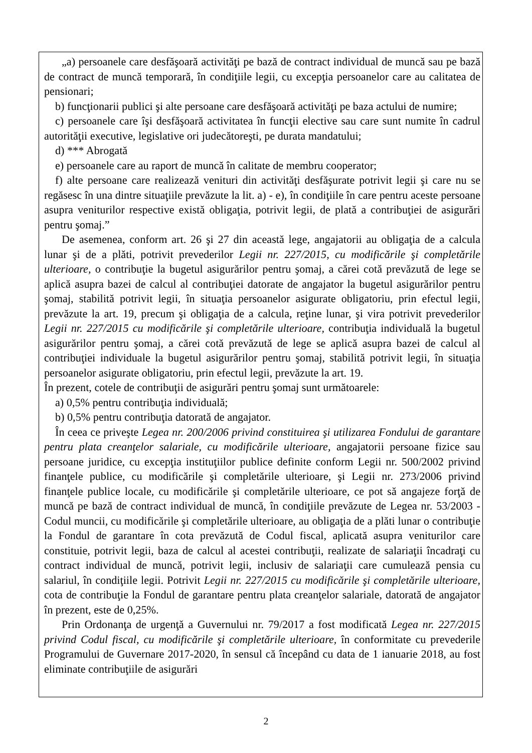„a) persoanele care desfăşoară activităţi pe bază de contract individual de muncă sau pe bază de contract de muncă temporară, în condiţiile legii, cu excepţia persoanelor care au calitatea de pensionari;
b) funcţionarii publici şi alte persoane care desfăşoară activităţi pe baza actului de numire;
c) persoanele care îşi desfăşoară activitatea în funcţii elective sau care sunt numite în cadrul autorităţii executive, legislative ori judecătoreşti, pe durata mandatului;
d) *** Abrogată
e) persoanele care au raport de muncă în calitate de membru cooperator;
f) alte persoane care realizează venituri din activităţi desfăşurate potrivit legii şi care nu se regăsesc în una dintre situaţiile prevăzute la lit. a) - e), în condiţiile în care pentru aceste persoane asupra veniturilor respective există obligaţia, potrivit legii, de plată a contribuţiei de asigurări pentru şomaj.”
De asemenea, conform art. 26 şi 27 din această lege, angajatorii au obligaţia de a calcula lunar şi de a plăti, potrivit prevederilor Legii nr. 227/2015, cu modificările şi completările ulterioare, o contribuţie la bugetul asigurărilor pentru şomaj, a cărei cotă prevăzută de lege se aplică asupra bazei de calcul al contribuţiei datorate de angajator la bugetul asigurărilor pentru şomaj, stabilită potrivit legii, în situaţia persoanelor asigurate obligatoriu, prin efectul legii, prevăzute la art. 19, precum şi obligaţia de a calcula, reţine lunar, şi vira potrivit prevederilor Legii nr. 227/2015 cu modificările şi completările ulterioare, contribuţia individuală la bugetul asigurărilor pentru şomaj, a cărei cotă prevăzută de lege se aplică asupra bazei de calcul al contribuţiei individuale la bugetul asigurărilor pentru şomaj, stabilită potrivit legii, în situaţia persoanelor asigurate obligatoriu, prin efectul legii, prevăzute la art. 19.
În prezent, cotele de contribuţii de asigurări pentru şomaj sunt următoarele:
a) 0,5% pentru contribuţia individuală;
b) 0,5% pentru contribuţia datorată de angajator.
În ceea ce priveşte Legea nr. 200/2006 privind constituirea şi utilizarea Fondului de garantare pentru plata creanţelor salariale, cu modificările ulterioare, angajatorii persoane fizice sau persoane juridice, cu excepţia instituţiilor publice definite conform Legii nr. 500/2002 privind finanţele publice, cu modificările şi completările ulterioare, şi Legii nr. 273/2006 privind finanţele publice locale, cu modificările şi completările ulterioare, ce pot să angajeze forţă de muncă pe bază de contract individual de muncă, în condiţiile prevăzute de Legea nr. 53/2003 - Codul muncii, cu modificările şi completările ulterioare, au obligaţia de a plăti lunar o contribuţie la Fondul de garantare în cota prevăzută de Codul fiscal, aplicată asupra veniturilor care constituie, potrivit legii, baza de calcul al acestei contribuţii, realizate de salariaţii încadraţi cu contract individual de muncă, potrivit legii, inclusiv de salariaţii care cumulează pensia cu salariul, în condiţiile legii. Potrivit Legii nr. 227/2015 cu modificările şi completările ulterioare, cota de contribuţie la Fondul de garantare pentru plata creanţelor salariale, datorată de angajator în prezent, este de 0,25%.
Prin Ordonanţa de urgenţă a Guvernului nr. 79/2017 a fost modificată Legea nr. 227/2015 privind Codul fiscal, cu modificările şi completările ulterioare, în conformitate cu prevederile Programului de Guvernare 2017-2020, în sensul că începând cu data de 1 ianuarie 2018, au fost eliminate contribuţiile de asigurări
2